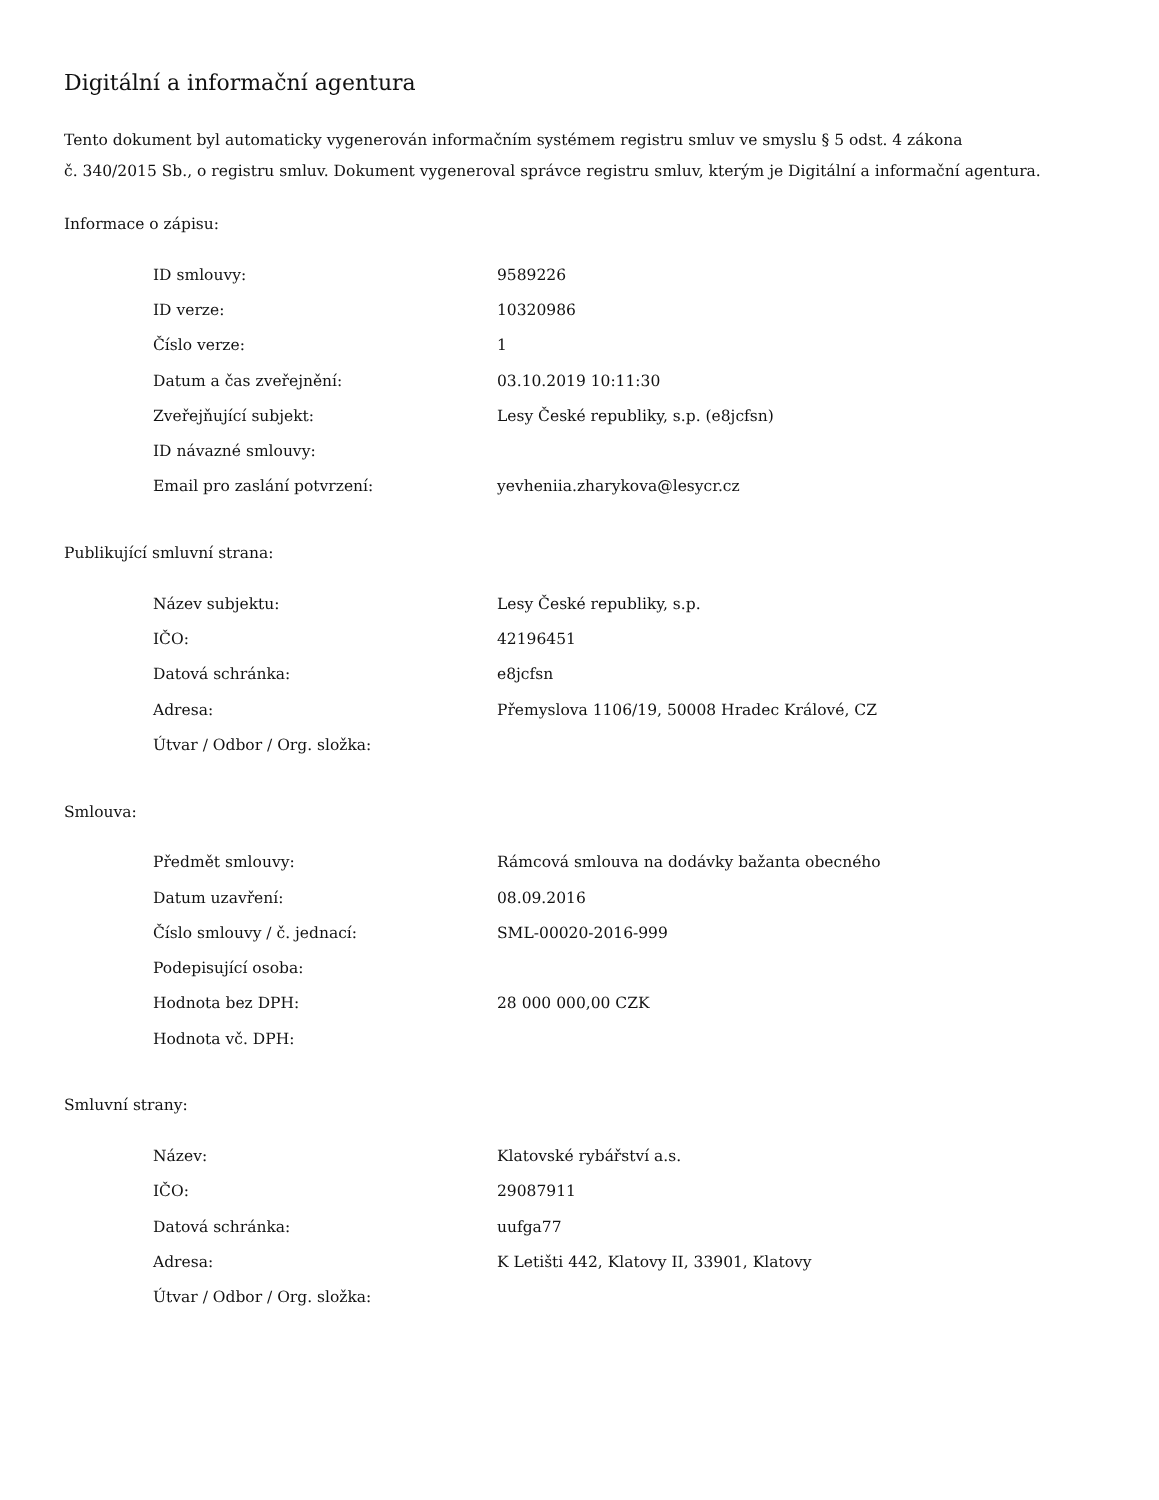Digitální a informační agentura
Tento dokument byl automaticky vygenerován informačním systémem registru smluv ve smyslu § 5 odst. 4 zákona
č. 340/2015 Sb., o registru smluv. Dokument vygeneroval správce registru smluv, kterým je Digitální a informační agentura.
Informace o zápisu:
| ID smlouvy: | 9589226 |
| ID verze: | 10320986 |
| Číslo verze: | 1 |
| Datum a čas zveřejnění: | 03.10.2019 10:11:30 |
| Zveřejňující subjekt: | Lesy České republiky, s.p. (e8jcfsn) |
| ID návazné smlouvy: | |
| Email pro zaslání potvrzení: | yevheniia.zharykova@lesycr.cz |
Publikující smluvní strana:
| Název subjektu: | Lesy České republiky, s.p. |
| IČO: | 42196451 |
| Datová schránka: | e8jcfsn |
| Adresa: | Přemyslova 1106/19, 50008 Hradec Králové, CZ |
| Útvar / Odbor / Org. složka: | |
Smlouva:
| Předmět smlouvy: | Rámcová smlouva na dodávky bažanta obecného |
| Datum uzavření: | 08.09.2016 |
| Číslo smlouvy / č. jednací: | SML-00020-2016-999 |
| Podepisující osoba: | |
| Hodnota bez DPH: | 28 000 000,00 CZK |
| Hodnota vč. DPH: | |
Smluvní strany:
| Název: | Klatovské rybářství a.s. |
| IČO: | 29087911 |
| Datová schránka: | uufga77 |
| Adresa: | K Letišti 442, Klatovy II, 33901, Klatovy |
| Útvar / Odbor / Org. složka: | |